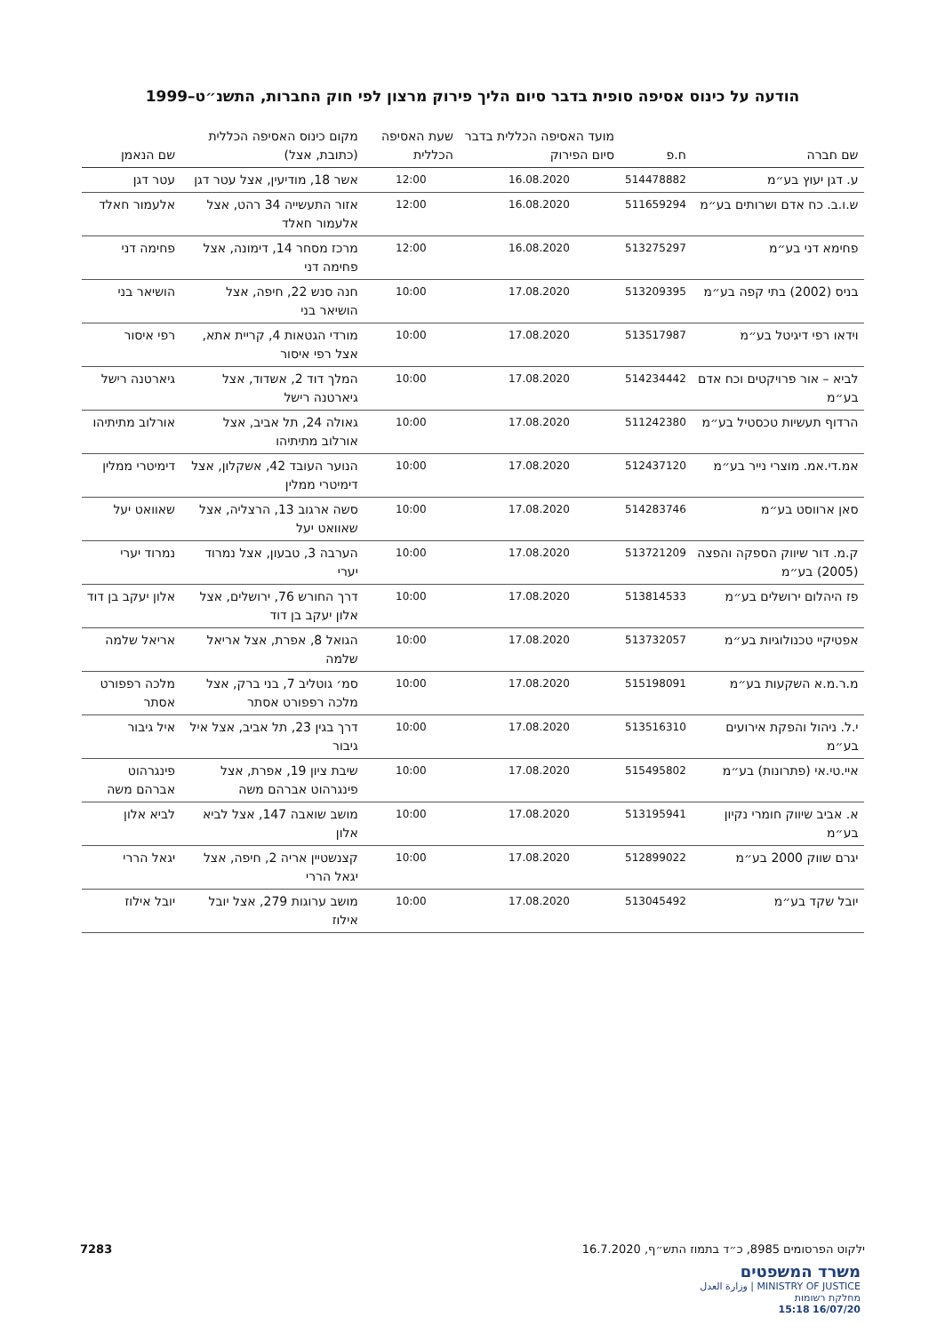הודעה על כינוס אסיפה סופית בדבר סיום הליך פירוק מרצון לפי חוק החברות, התשנ״ט–1999
| שם חברה | ח.פ | מועד האסיפה הכללית בדבר סיום הפירוק | שעת האסיפה הכללית | מקום כינוס האסיפה הכללית (כתובת, אצל) | שם הנאמן |
| --- | --- | --- | --- | --- | --- |
| ע. דגן יעוץ בע״מ | 514478882 | 16.08.2020 | 12:00 | אשר 18, מודיעין, אצל עטר דגן | עטר דגן |
| ש.ו.ב. כח אדם ושרותים בע״מ | 511659294 | 16.08.2020 | 12:00 | אזור התעשייה 34 רהט, אצל אלעמור חאלד | אלעמור חאלד |
| פחימא דני בע״מ | 513275297 | 16.08.2020 | 12:00 | מרכז מסחר 14, דימונה, אצל פחימה דני | פחימה דני |
| בניס (2002) בתי קפה בע״מ | 513209395 | 17.08.2020 | 10:00 | חנה סנש 22, חיפה, אצל הושיאר בני | הושיאר בני |
| וידאו רפי דיגיטל בע״מ | 513517987 | 17.08.2020 | 10:00 | מורדי הגטאות 4, קריית אתא, אצל רפי איסור | רפי איסור |
| לביא – אור פרויקטים וכח אדם בע״מ | 514234442 | 17.08.2020 | 10:00 | המלך דוד 2, אשדוד, אצל גיארטנה רישל | גיארטנה רישל |
| הרדוף תעשיות טכסטיל בע״מ | 511242380 | 17.08.2020 | 10:00 | גאולה 24, תל אביב, אצל אורלוב מתיתיהו | אורלוב מתיתיהו |
| אמ.די.אמ. מוצרי נייר בע״מ | 512437120 | 17.08.2020 | 10:00 | הנוער העובד 42, אשקלון, אצל דימיטרי ממלין | דימיטרי ממלין |
| סאן ארווסט בע״מ | 514283746 | 17.08.2020 | 10:00 | סשה ארגוב 13, הרצליה, אצל שאוואט יעל | שאוואט יעל |
| ק.מ. דור שיווק הספקה והפצה (2005) בע״מ | 513721209 | 17.08.2020 | 10:00 | הערבה 3, טבעון, אצל נמרוד יערי | נמרוד יערי |
| פז היהלום ירושלים בע״מ | 513814533 | 17.08.2020 | 10:00 | דרך החורש 76, ירושלים, אצל אלון יעקב בן דוד | אלון יעקב בן דוד |
| אפטיקיי טכנולוגיות בע״מ | 513732057 | 17.08.2020 | 10:00 | הגואל 8, אפרת, אצל אריאל שלמה | אריאל שלמה |
| מ.ר.מ.א השקעות בע״מ | 515198091 | 17.08.2020 | 10:00 | סמ׳ גוטליב 7, בני ברק, אצל מלכה רפפורט אסתר | מלכה רפפורט אסתר |
| י.ל. ניהול והפקת אירועים בע״מ | 513516310 | 17.08.2020 | 10:00 | דרך בגין 23, תל אביב, אצל איל גיבור | איל גיבור |
| איי.טי.אי (פתרונות) בע״מ | 515495802 | 17.08.2020 | 10:00 | שיבת ציון 19, אפרת, אצל פינגרהוט אברהם משה | פינגרהוט אברהם משה |
| א. אביב שיווק חומרי נקיון בע״מ | 513195941 | 17.08.2020 | 10:00 | מושב שואבה 147, אצל לביא אלון | לביא אלון |
| יגרם שווק 2000 בע״מ | 512899022 | 17.08.2020 | 10:00 | קצנשטיין אריה 2, חיפה, אצל יגאל הררי | יגאל הררי |
| יובל שקד בע״מ | 513045492 | 17.08.2020 | 10:00 | מושב ערוגות 279, אצל יובל אילוז | יובל אילוז |
ילקוט הפרסומים 8985, כ״ד בתמוז התש״ף, 16.7.2020 7283
משרד המשפטים
MINISTRY OF JUSTICE | وزارة العدل
מחלקת רשומות
16/07/20 15:18